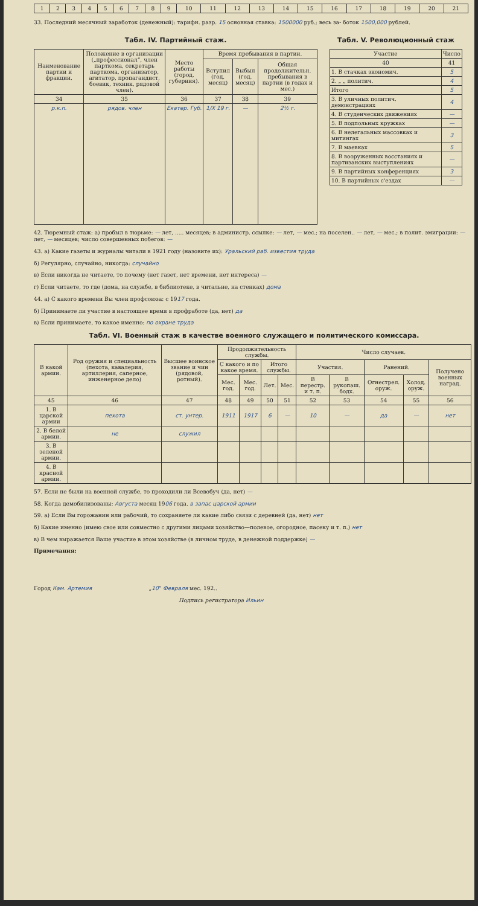| 1 | 2 | 3 | 4 | 5 | 6 | 7 | 8 | 9 | 10 | 11 | 12 | 13 | 14 | 15 | 16 | 17 | 18 | 19 | 20 | 21 |
33. Последний месячный заработок (денежный): тарифн. разр. 15 основная ставка: 1500000 руб.; весь за- боток 1500,000 рублей.
Табл. IV. Партийный стаж.
| Наименование партии и фракции. | Положение в организации („профессионал“, член парткома, секретарь парткома, организатор, агитатор, пропагандист, боевик, техник, рядовой член). | Место работы (город, губерния). | Время пребывания в партии. | | |
| --- | --- | --- | --- | --- | --- |
| | | | Вступил (год, месяц) | Выбыл (год, месяц) | Общая продолжительн. пребывания в партии (в годах и мес.) |
| 34 | 35 | 36 | 37 | 38 | 39 |
| р.к.п. | рядов. член | Екатер. Губ. | 1/X 19 г. | — | 2½ г. |
Табл. V. Революционный стаж
| Участие | Число |
| --- | --- |
| 40 | 41 |
| 1. В стачках экономич. | 5 |
| 2. „ „ политич. | 4 |
| Итого | 5 |
| 3. В уличных политич. демонстрациях | 4 |
| 4. В студенческих движениях | — |
| 5. В подпольных кружках | — |
| 6. В нелегальных массовках и митингах | 3 |
| 7. В маевках | 5 |
| 8. В вооруженных восстаниях и партизанских выступлениях | — |
| 9. В партийных конференциях | 3 |
| 10. В партийных с'ездах | — |
42. Тюремный стаж: а) пробыл в тюрьме: — лет, ..... месяцев; в администр. ссылке: — лет, — мес.; на поселен.. — лет, — мес.; в полит. эмиграции: — лет, — месяцев; число совершенных побегов: —
43. а) Какие газеты и журналы читали в 1921 году (назовите их): Уральский раб. известия труда
б) Регулярно, случайно, никогда: случайно
в) Если никогда не читаете, то почему (нет газет, нет времени, нет интереса) —
г) Если читаете, то где (дома, на службе, в библиотеке, в читальне, на стенках) дома
44. а) С какого времени Вы член профсоюза: с 1917 года.
б) Принимаете ли участие в настоящее время в профработе (да, нет) да
в) Если принимаете, то какое именно: по охране труда
Табл. VI. Военный стаж в качестве военного служащего и политического комиссара.
| В какой армии. | Род оружия и специальность (пехота, кавалерия, артиллерия, саперное, инженерное дело) | Высшее воинское звание и чин (рядовой, ротный). | Продолжительность службы. | | | | Число случаев. | | | | |
| --- | --- | --- | --- | --- | --- | --- | --- | --- | --- | --- | --- |
| | | | С какого и по какое время. | | Итого службы. | | Участия. | | Ранений. | | Получено военных наград. |
| | | | Мес. год. | Мес. год. | Лет. | Мес. | В перестр. и т. п. | В рукопаш. бодх. | Огнестрел. оруж. | Холод. оруж. | |
| 45 | 46 | 47 | 48 | 49 | 50 | 51 | 52 | 53 | 54 | 55 | 56 |
| 1. В царской армии | пехота | ст. унтер. | 1911 | 1917 | 6 | — | 10 | — | да | — | нет |
| 2. В белой армии. | не | служил | | | | | | | | | |
| 3. В зеленой армии. | | | | | | | | | | | |
| 4. В красной армии. | | | | | | | | | | | |
57. Если не были на военной службе, то проходили ли Всевобуч (да, нет) —
58. Когда демобилизованы: Августа месяц 1906 года. в запас царской армии
59. а) Если Вы горожанин или рабочий, то сохраняете ли какие либо связи с деревней (да, нет) нет
б) Какие именно (имею свое или совместно с другими лицами хозяйство—полевое, огородное, пасеку и т. п.) нет
в) В чем выражается Ваше участие в этом хозяйстве (в личном труде, в денежной поддержке) —
Примечания:
Город Кам. Артемия „10“ Февраля мес. 192..
Подпись регистратора Ильин